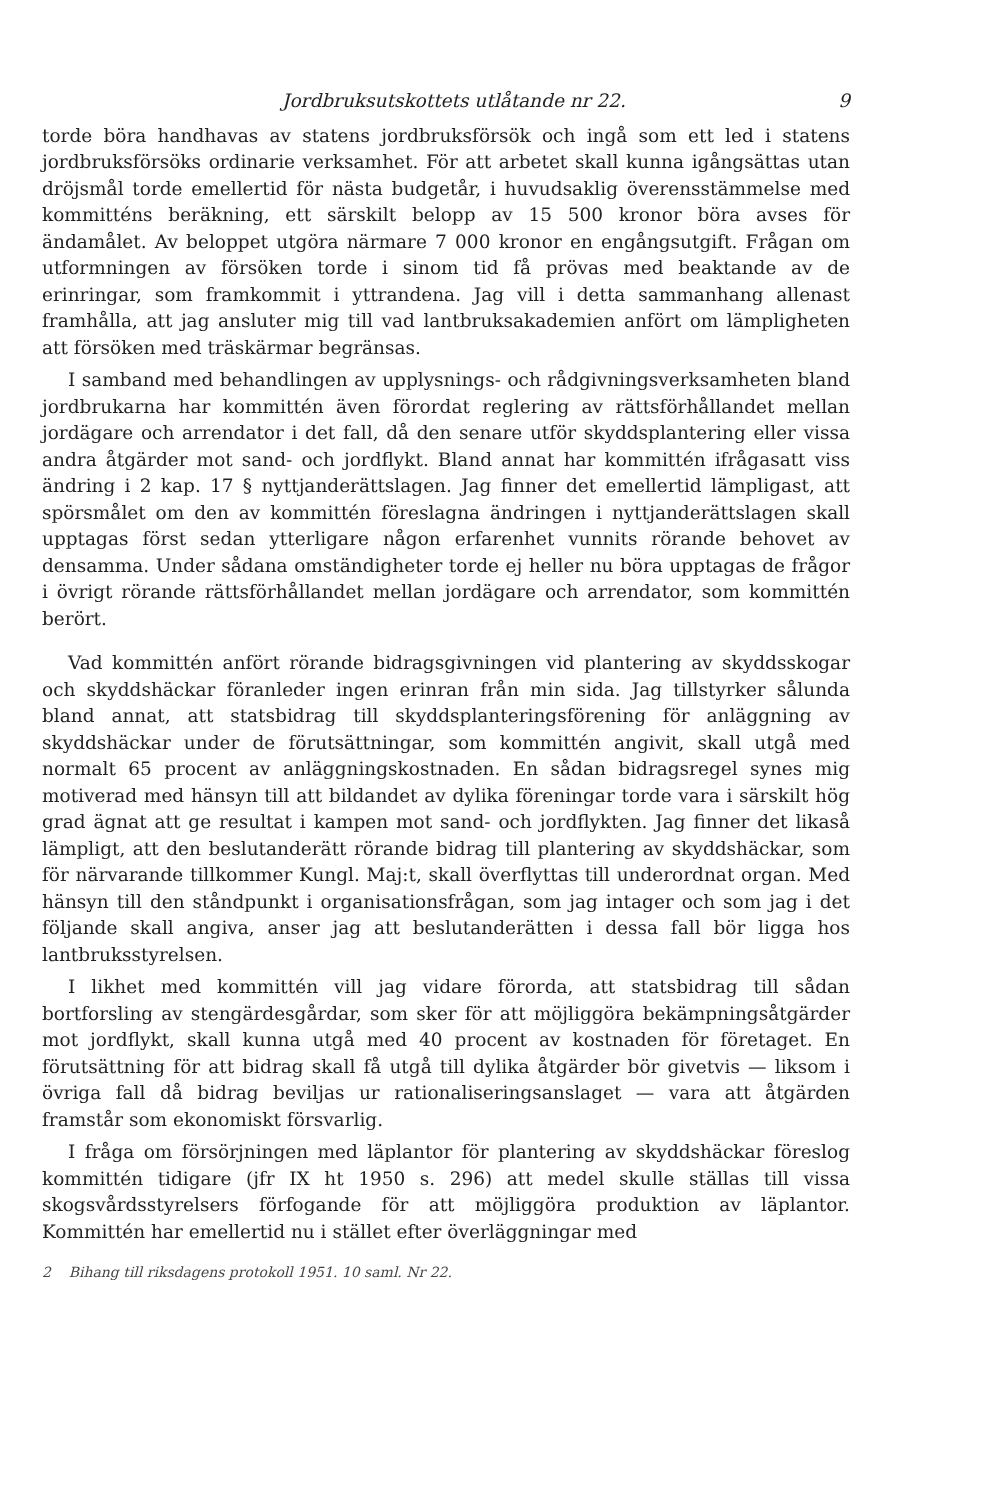Jordbruksutskottets utlåtande nr 22. 9
torde böra handhavas av statens jordbruksförsök och ingå som ett led i statens jordbruksförsöks ordinarie verksamhet. För att arbetet skall kunna igångsättas utan dröjsmål torde emellertid för nästa budgetår, i huvudsaklig överensstämmelse med kommitténs beräkning, ett särskilt belopp av 15 500 kronor böra avses för ändamålet. Av beloppet utgöra närmare 7 000 kronor en engångsutgift. Frågan om utformningen av försöken torde i sinom tid få prövas med beaktande av de erinringar, som framkommit i yttrandena. Jag vill i detta sammanhang allenast framhålla, att jag ansluter mig till vad lantbruksakademien anfört om lämpligheten att försöken med träskärmar begränsas.
I samband med behandlingen av upplysnings- och rådgivningsverksamheten bland jordbrukarna har kommittén även förordat reglering av rättsförhållandet mellan jordägare och arrendator i det fall, då den senare utför skyddsplantering eller vissa andra åtgärder mot sand- och jordflykt. Bland annat har kommittén ifrågasatt viss ändring i 2 kap. 17 § nyttjanderättslagen. Jag finner det emellertid lämpligast, att spörsmålet om den av kommittén föreslagna ändringen i nyttjanderättslagen skall upptagas först sedan ytterligare någon erfarenhet vunnits rörande behovet av densamma. Under sådana omständigheter torde ej heller nu böra upptagas de frågor i övrigt rörande rättsförhållandet mellan jordägare och arrendator, som kommittén berört.
Vad kommittén anfört rörande bidragsgivningen vid plantering av skyddsskogar och skyddshäckar föranleder ingen erinran från min sida. Jag tillstyrker sålunda bland annat, att statsbidrag till skyddsplanteringsförening för anläggning av skyddshäckar under de förutsättningar, som kommittén angivit, skall utgå med normalt 65 procent av anläggningskostnaden. En sådan bidragsregel synes mig motiverad med hänsyn till att bildandet av dylika föreningar torde vara i särskilt hög grad ägnat att ge resultat i kampen mot sand- och jordflykten. Jag finner det likaså lämpligt, att den beslutanderätt rörande bidrag till plantering av skyddshäckar, som för närvarande tillkommer Kungl. Maj:t, skall överflyttas till underordnat organ. Med hänsyn till den ståndpunkt i organisationsfrågan, som jag intager och som jag i det följande skall angiva, anser jag att beslutanderätten i dessa fall bör ligga hos lantbruksstyrelsen.
I likhet med kommittén vill jag vidare förorda, att statsbidrag till sådan bortforsling av stengärdesgårdar, som sker för att möjliggöra bekämpningsåtgärder mot jordflykt, skall kunna utgå med 40 procent av kostnaden för företaget. En förutsättning för att bidrag skall få utgå till dylika åtgärder bör givetvis — liksom i övriga fall då bidrag beviljas ur rationaliseringsanslaget — vara att åtgärden framstår som ekonomiskt försvarlig.
I fråga om försörjningen med läplantor för plantering av skyddshäckar föreslog kommittén tidigare (jfr IX ht 1950 s. 296) att medel skulle ställas till vissa skogsvårdsstyrelsers förfogande för att möjliggöra produktion av läplantor. Kommittén har emellertid nu i stället efter överläggningar med
2 Bihang till riksdagens protokoll 1951. 10 saml. Nr 22.